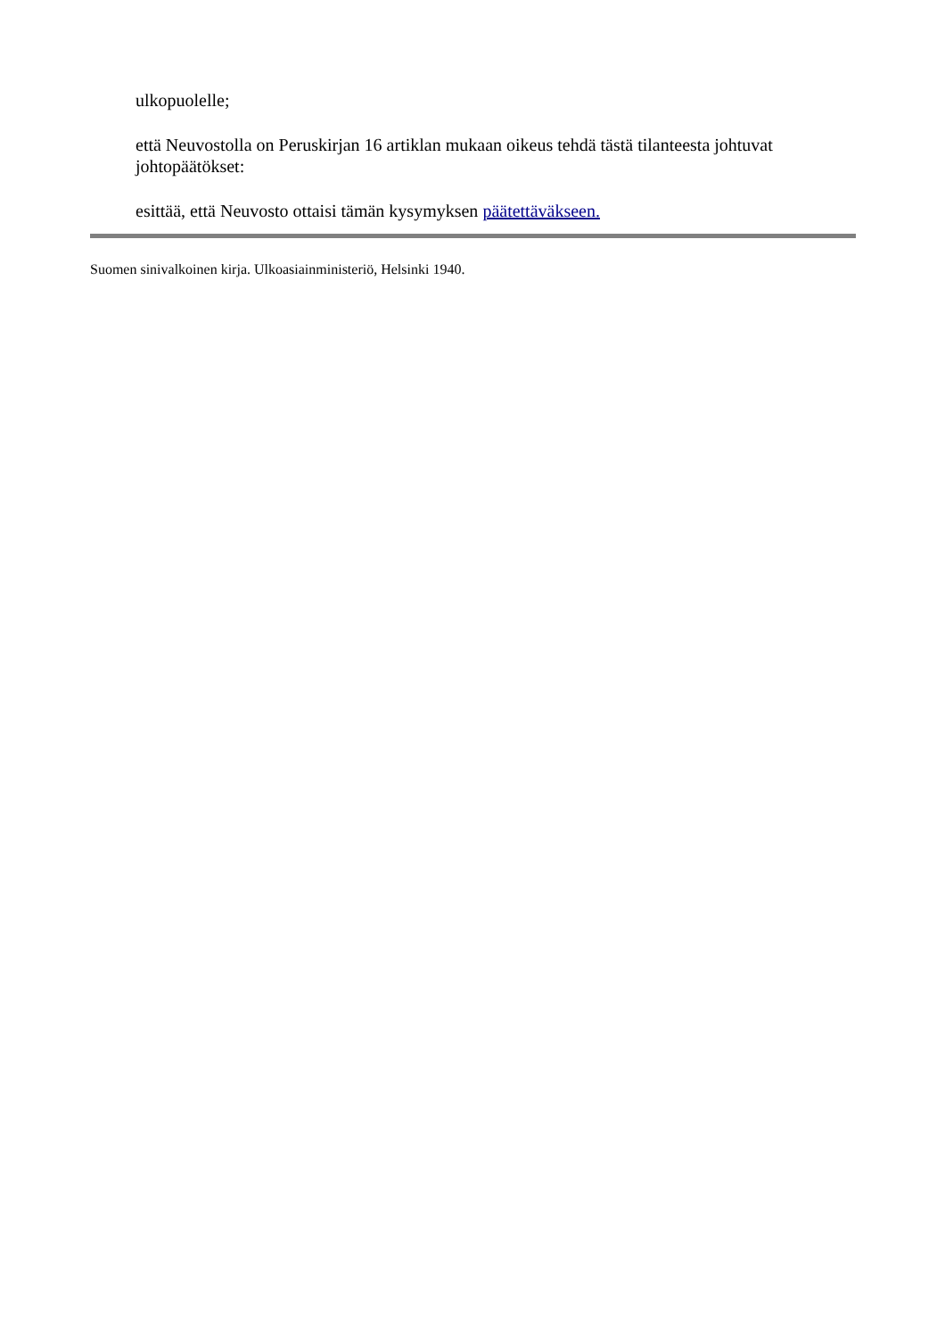ulkopuolelle;
että Neuvostolla on Peruskirjan 16 artiklan mukaan oikeus tehdä tästä tilanteesta johtuvat johtopäätökset:
esittää, että Neuvosto ottaisi tämän kysymyksen päätettäväkseen.
Suomen sinivalkoinen kirja. Ulkoasiainministeriö, Helsinki 1940.